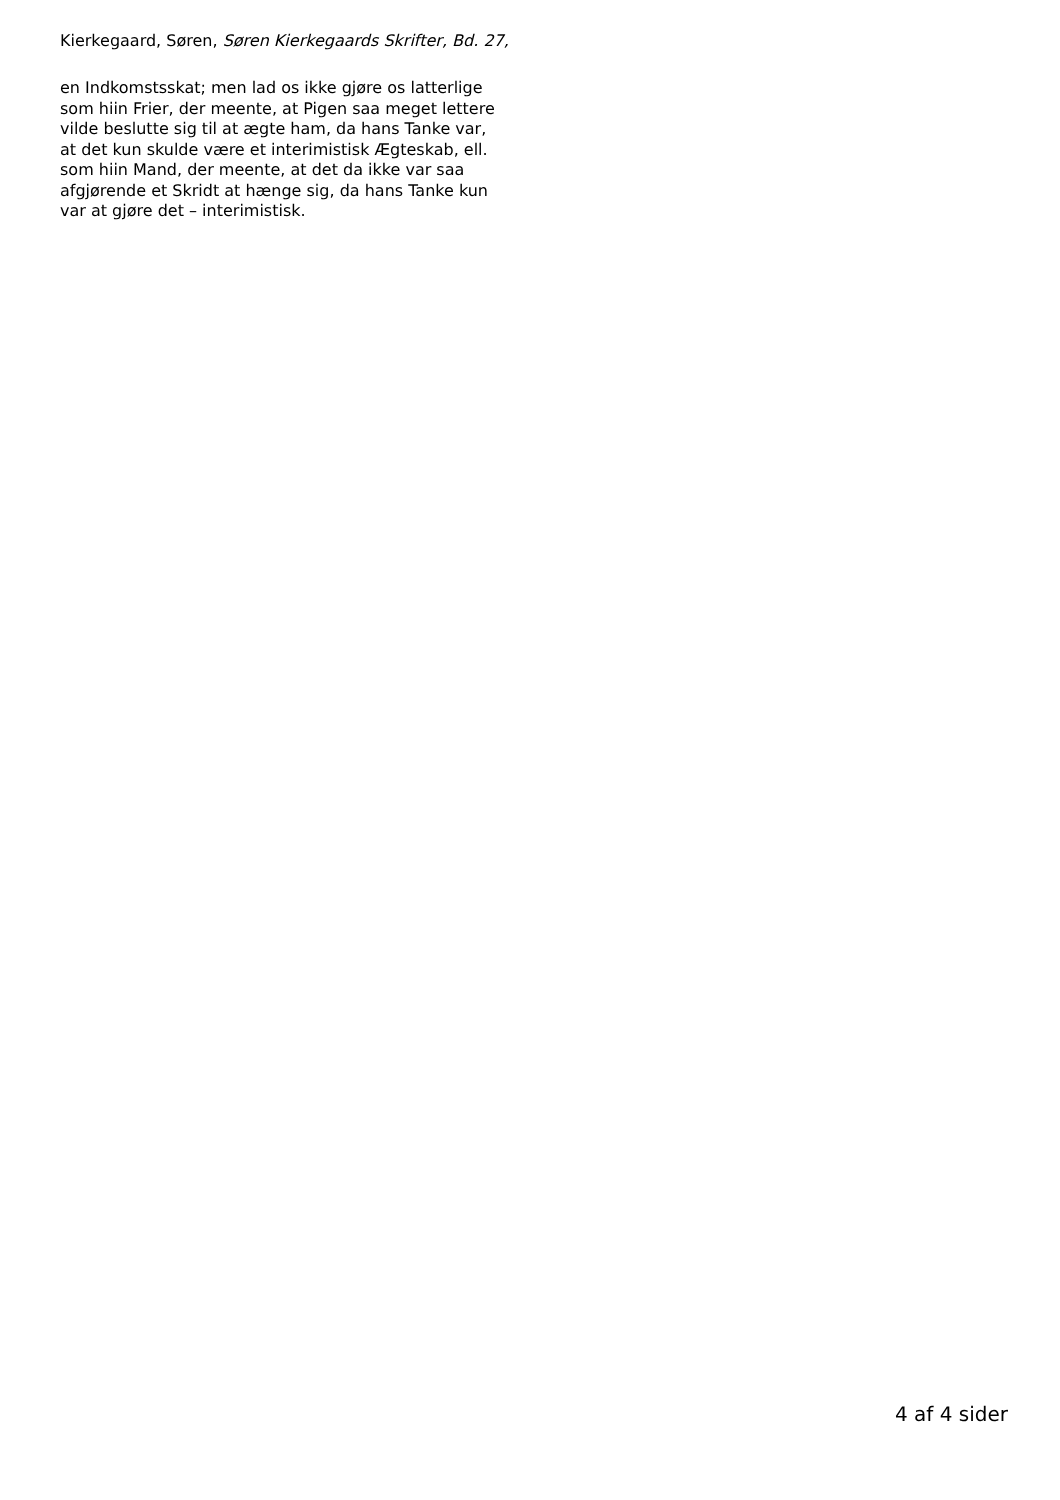Kierkegaard, Søren, Søren Kierkegaards Skrifter, Bd. 27,
en Indkomstsskat; men lad os ikke gjøre os latterlige
som hiin Frier, der meente, at Pigen saa meget lettere
vilde beslutte sig til at ægte ham, da hans Tanke var,
at det kun skulde være et interimistisk Ægteskab, ell.
som hiin Mand, der meente, at det da ikke var saa
afgjørende et Skridt at hænge sig, da hans Tanke kun
var at gjøre det – interimistisk.
4 af 4 sider